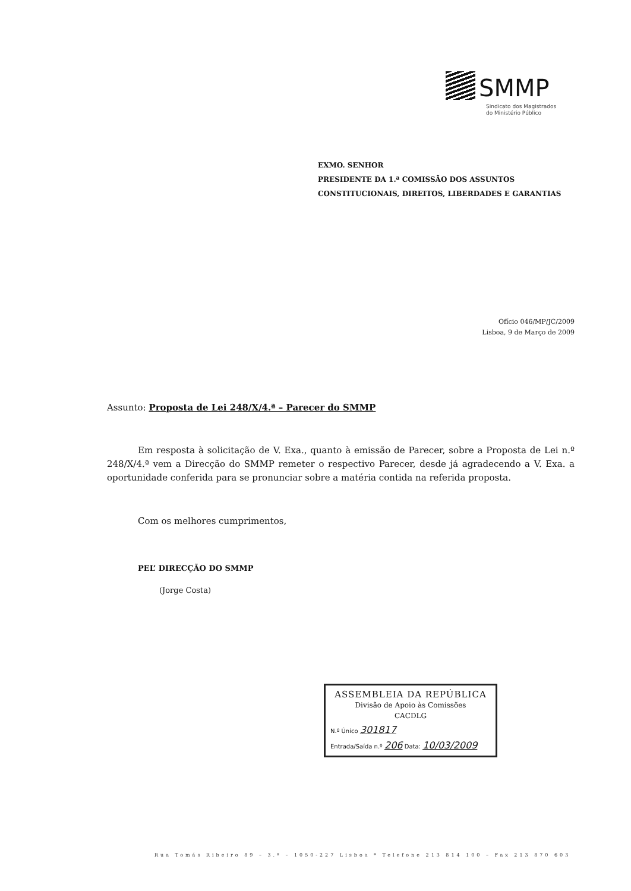SMMP
Sindicato dos Magistrados
do Ministério Público
EXMO. SENHOR
PRESIDENTE DA 1.ª COMISSÃO DOS ASSUNTOS
CONSTITUCIONAIS, DIREITOS, LIBERDADES E GARANTIAS
Ofício 046/MP/JC/2009
Lisboa, 9 de Março de 2009
Assunto: Proposta de Lei 248/X/4.ª – Parecer do SMMP
Em resposta à solicitação de V. Exa., quanto à emissão de Parecer, sobre a Proposta de Lei n.º 248/X/4.ª vem a Direcção do SMMP remeter o respectivo Parecer, desde já agradecendo a V. Exa. a oportunidade conferida para se pronunciar sobre a matéria contida na referida proposta.
Com os melhores cumprimentos,
PEL’ DIRECÇÃO DO SMMP
(Jorge Costa)
ASSEMBLEIA DA REPÚBLICA
Divisão de Apoio às Comissões
CACDLG
N.º Único 301817
Entrada/Saída n.º 206 Data: 10/03/2009
Rua Tomás Ribeiro 89 – 3.º – 1050-227 Lisboa * Telefone 213 814 100 – Fax 213 870 603